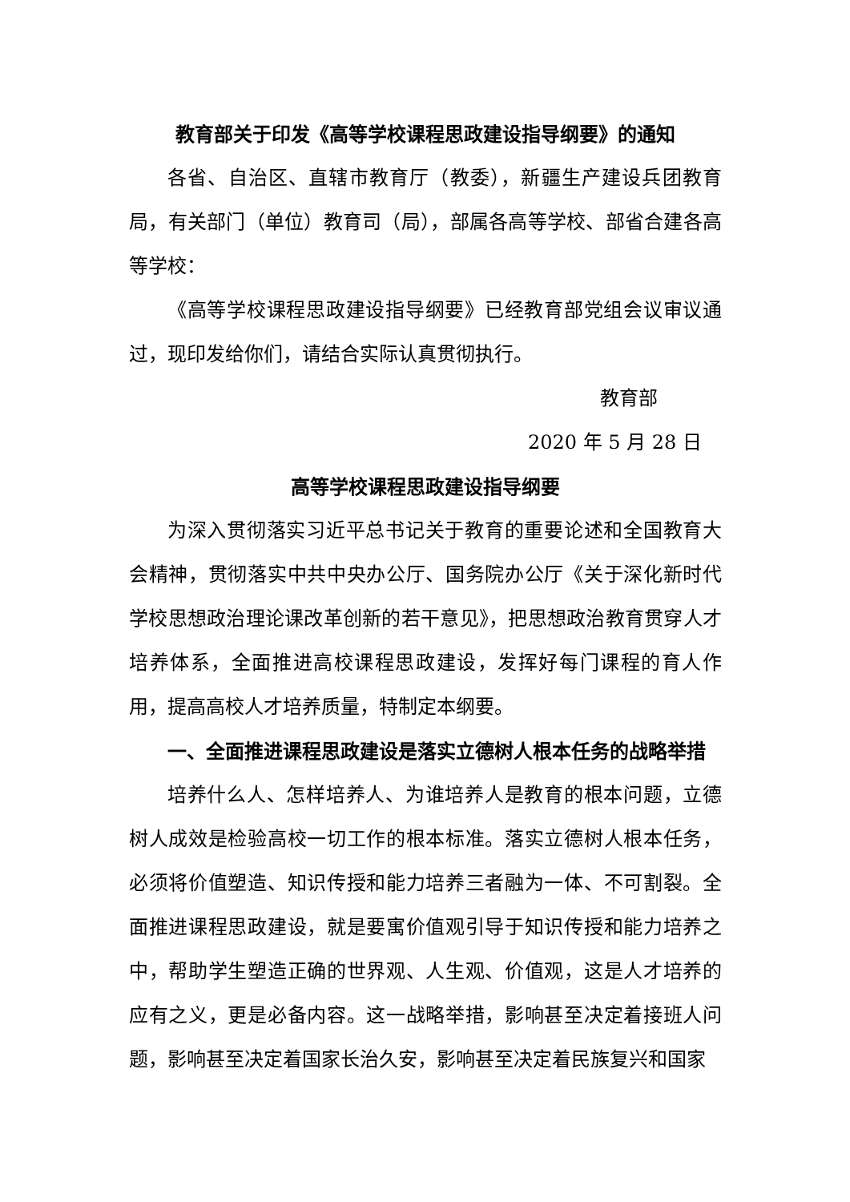教育部关于印发《高等学校课程思政建设指导纲要》的通知
各省、自治区、直辖市教育厅（教委），新疆生产建设兵团教育局，有关部门（单位）教育司（局），部属各高等学校、部省合建各高等学校：
《高等学校课程思政建设指导纲要》已经教育部党组会议审议通过，现印发给你们，请结合实际认真贯彻执行。
教育部
2020 年 5 月 28 日
高等学校课程思政建设指导纲要
为深入贯彻落实习近平总书记关于教育的重要论述和全国教育大会精神，贯彻落实中共中央办公厅、国务院办公厅《关于深化新时代学校思想政治理论课改革创新的若干意见》，把思想政治教育贯穿人才培养体系，全面推进高校课程思政建设，发挥好每门课程的育人作用，提高高校人才培养质量，特制定本纲要。
一、全面推进课程思政建设是落实立德树人根本任务的战略举措
培养什么人、怎样培养人、为谁培养人是教育的根本问题，立德树人成效是检验高校一切工作的根本标准。落实立德树人根本任务，必须将价值塑造、知识传授和能力培养三者融为一体、不可割裂。全面推进课程思政建设，就是要寓价值观引导于知识传授和能力培养之中，帮助学生塑造正确的世界观、人生观、价值观，这是人才培养的应有之义，更是必备内容。这一战略举措，影响甚至决定着接班人问题，影响甚至决定着国家长治久安，影响甚至决定着民族复兴和国家